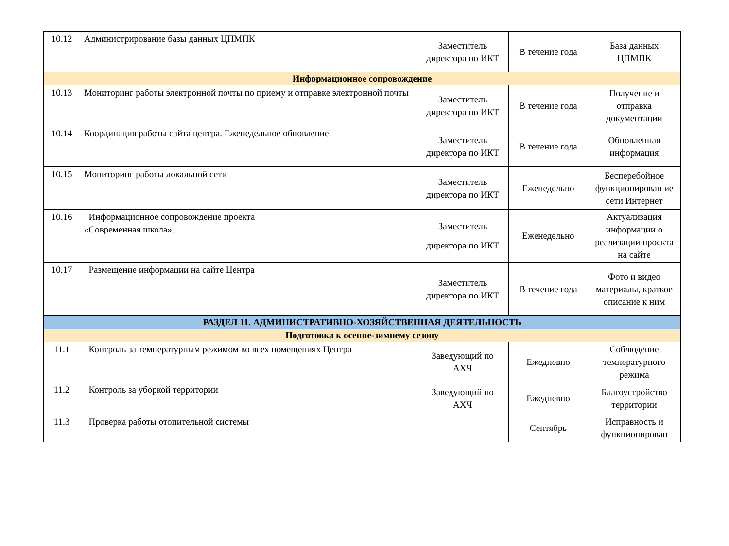| 10.12 | Администрирование базы данных ЦПМПК | Заместитель директора по ИКТ | В течение года | База данных ЦПМПК |
| Информационное сопровождение | | | | |
| 10.13 | Мониторинг работы электронной почты по приему и отправке электронной почты | Заместитель директора по ИКТ | В течение года | Получение и отправка документации |
| 10.14 | Координация работы сайта центра. Еженедельное обновление. | Заместитель директора по ИКТ | В течение года | Обновленная информация |
| 10.15 | Мониторинг работы локальной сети | Заместитель директора по ИКТ | Еженедельно | Бесперебойное функционирован ие сети Интернет |
| 10.16 | Информационное сопровождение проекта «Современная школа». | Заместитель директора по ИКТ | Еженедельно | Актуализация информации о реализации проекта на сайте |
| 10.17 | Размещение информации на сайте Центра | Заместитель директора по ИКТ | В течение года | Фото и видео материалы, краткое описание к ним |
| РАЗДЕЛ 11. АДМИНИСТРАТИВНО-ХОЗЯЙСТВЕННАЯ ДЕЯТЕЛЬНОСТЬ | | | | |
| Подготовка к осенне-зимнему сезону | | | | |
| 11.1 | Контроль за температурным режимом во всех помещениях Центра | Заведующий по АХЧ | Ежедневно | Соблюдение температурного режима |
| 11.2 | Контроль за уборкой территории | Заведующий по АХЧ | Ежедневно | Благоустройство территории |
| 11.3 | Проверка работы отопительной системы | | Сентябрь | Исправность и функционирован |